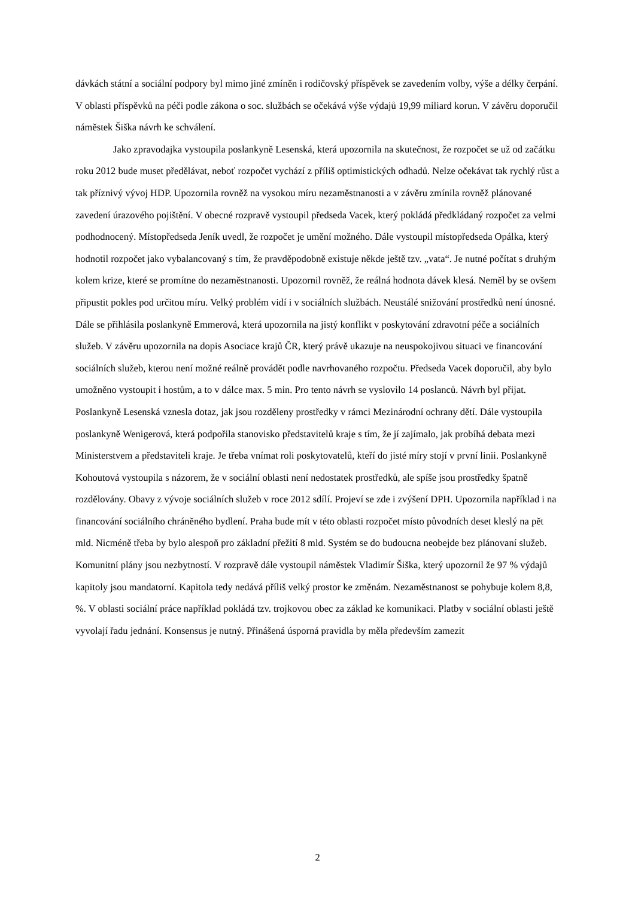dávkách státní a sociální podpory byl mimo jiné zmíněn i rodičovský příspěvek se zavedením volby, výše a délky čerpání. V oblasti příspěvků na péči podle zákona o soc. službách se očekává výše výdajů 19,99 miliard korun. V závěru doporučil náměstek Šiška návrh ke schválení.
Jako zpravodajka vystoupila poslankyně Lesenská, která upozornila na skutečnost, že rozpočet se už od začátku roku 2012 bude muset předělávat, neboť rozpočet vychází z příliš optimistických odhadů. Nelze očekávat tak rychlý růst a tak příznivý vývoj HDP. Upozornila rovněž na vysokou míru nezaměstnanosti a v závěru zmínila rovněž plánované zavedení úrazového pojištění. V obecné rozpravě vystoupil předseda Vacek, který pokládá předkládaný rozpočet za velmi podhodnocený. Místopředseda Jeník uvedl, že rozpočet je umění možného. Dále vystoupil místopředseda Opálka, který hodnotil rozpočet jako vybalancovaný s tím, že pravděpodobně existuje někde ještě tzv. „vata“. Je nutné počítat s druhým kolem krize, které se promítne do nezaměstnanosti. Upozornil rovněž, že reálná hodnota dávek klesá. Neměl by se ovšem připustit pokles pod určitou míru. Velký problém vidí i v sociálních službách. Neustálé snižování prostředků není únosné. Dále se přihlásila poslankyně Emmerová, která upozornila na jistý konflikt v poskytování zdravotní péče a sociálních služeb. V závěru upozornila na dopis Asociace krajů ČR, který právě ukazuje na neuspokojivou situaci ve financování sociálních služeb, kterou není možné reálně provádět podle navrhovaného rozpočtu. Předseda Vacek doporučil, aby bylo umožněno vystoupit i hostům, a to v dálce max. 5 min. Pro tento návrh se vyslovilo 14 poslanců. Návrh byl přijat. Poslankyně Lesenská vznesla dotaz, jak jsou rozděleny prostředky v rámci Mezinárodní ochrany dětí. Dále vystoupila poslankyně Wenigerová, která podpořila stanovisko představitelů kraje s tím, že jí zajímalo, jak probíhá debata mezi Ministerstvem a představiteli kraje. Je třeba vnímat roli poskytovatelů, kteří do jisté míry stojí v první linii. Poslankyně Kohoutová vystoupila s názorem, že v sociální oblasti není nedostatek prostředků, ale spíše jsou prostředky špatně rozdělovány. Obavy z vývoje sociálních služeb v roce 2012 sdílí. Projeví se zde i zvýšení DPH. Upozornila například i na financování sociálního chráněného bydlení. Praha bude mít v této oblasti rozpočet místo původních deset kleslý na pět mld. Nicméně třeba by bylo alespoň pro základní přežití 8 mld. Systém se do budoucna neobejde bez plánovaní služeb. Komunitní plány jsou nezbytností. V rozpravě dále vystoupil náměstek Vladimír Šiška, který upozornil že 97 % výdajů kapitoly jsou mandatorní. Kapitola tedy nedává příliš velký prostor ke změnám. Nezaměstnanost se pohybuje kolem 8,8, %. V oblasti sociální práce například pokládá tzv. trojkovou obec za základ ke komunikaci. Platby v sociální oblasti ještě vyvolají řadu jednání. Konsensus je nutný. Přinášená úsporná pravidla by měla především zamezit
2